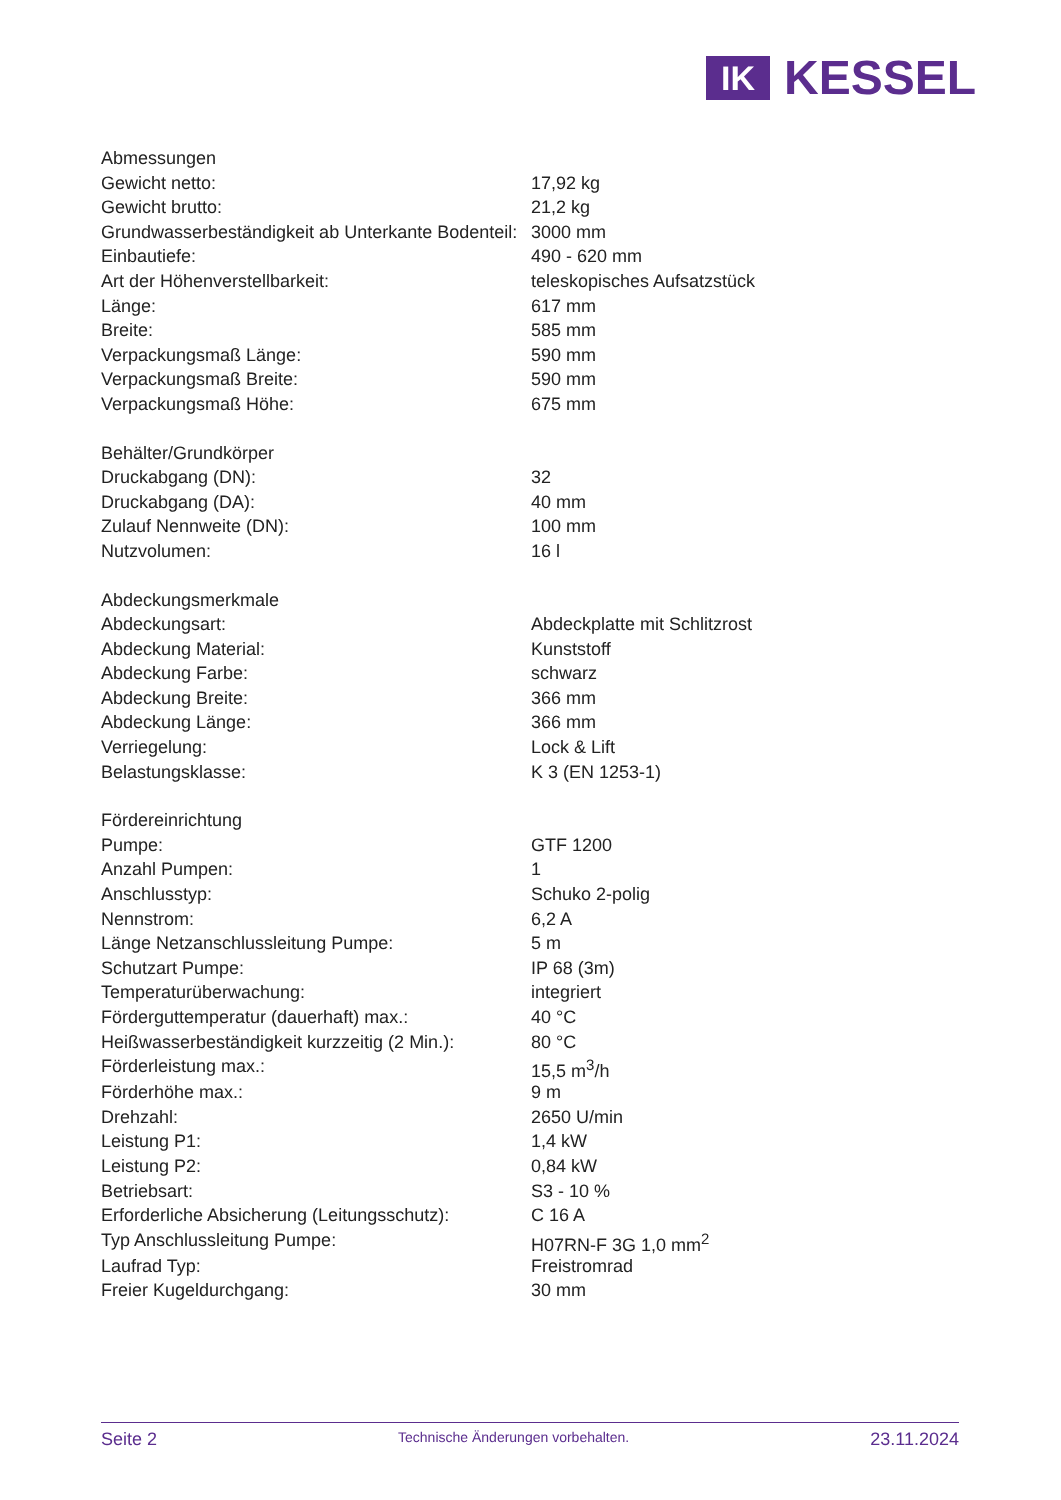IK
KESSEL
| Abmessungen | |
| Gewicht netto: | 17,92 kg |
| Gewicht brutto: | 21,2 kg |
| Grundwasserbeständigkeit ab Unterkante Bodenteil: | 3000 mm |
| Einbautiefe: | 490 - 620 mm |
| Art der Höhenverstellbarkeit: | teleskopisches Aufsatzstück |
| Länge: | 617 mm |
| Breite: | 585 mm |
| Verpackungsmaß Länge: | 590 mm |
| Verpackungsmaß Breite: | 590 mm |
| Verpackungsmaß Höhe: | 675 mm |
| Behälter/Grundkörper | |
| Druckabgang (DN): | 32 |
| Druckabgang (DA): | 40 mm |
| Zulauf Nennweite (DN): | 100 mm |
| Nutzvolumen: | 16 l |
| Abdeckungsmerkmale | |
| Abdeckungsart: | Abdeckplatte mit Schlitzrost |
| Abdeckung Material: | Kunststoff |
| Abdeckung Farbe: | schwarz |
| Abdeckung Breite: | 366 mm |
| Abdeckung Länge: | 366 mm |
| Verriegelung: | Lock & Lift |
| Belastungsklasse: | K 3 (EN 1253-1) |
| Fördereinrichtung | |
| Pumpe: | GTF 1200 |
| Anzahl Pumpen: | 1 |
| Anschlusstyp: | Schuko 2-polig |
| Nennstrom: | 6,2 A |
| Länge Netzanschlussleitung Pumpe: | 5 m |
| Schutzart Pumpe: | IP 68 (3m) |
| Temperaturüberwachung: | integriert |
| Förderguttemperatur (dauerhaft) max.: | 40 °C |
| Heißwasserbeständigkeit kurzzeitig (2 Min.): | 80 °C |
| Förderleistung max.: | 15,5 m<sup>3</sup>/h |
| Förderhöhe max.: | 9 m |
| Drehzahl: | 2650 U/min |
| Leistung P1: | 1,4 kW |
| Leistung P2: | 0,84 kW |
| Betriebsart: | S3 - 10 % |
| Erforderliche Absicherung (Leitungsschutz): | C 16 A |
| Typ Anschlussleitung Pumpe: | H07RN-F 3G 1,0 mm<sup>2</sup> |
| Laufrad Typ: | Freistromrad |
| Freier Kugeldurchgang: | 30 mm |
Seite 2
Technische Änderungen vorbehalten.
23.11.2024